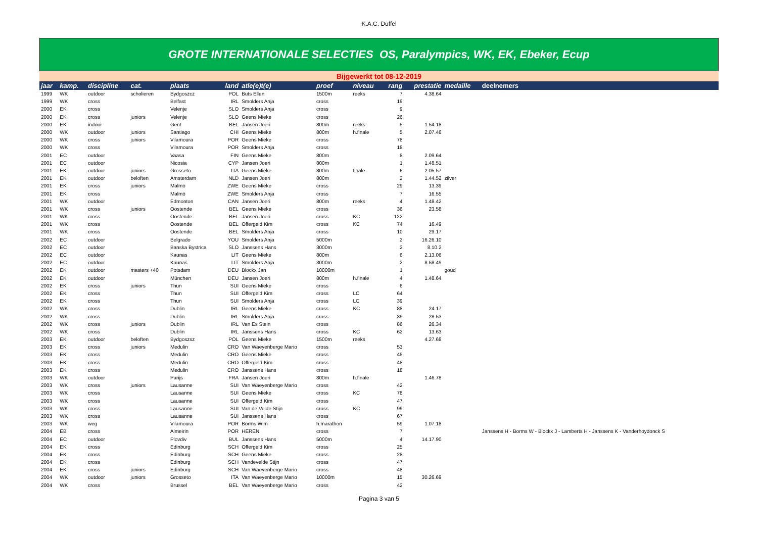K.A.C. Duffel
GROTE INTERNATIONALE SELECTIES OS, Paralympics, WK, EK, Ebeker, Ecup
Bijgewerkt tot 08-12-2019
| jaar | kamp. | discipline | cat. | plaats | land | atle(e)t(e) | proef | niveau | rang | prestatie | medaille | deelnemers |
| --- | --- | --- | --- | --- | --- | --- | --- | --- | --- | --- | --- | --- |
| 1999 | WK | outdoor | scholieren | Bydgoszcz | POL | Buts Ellen | 1500m | reeks | 7 | 4.38.64 | | |
| 1999 | WK | cross | | Belfast | IRL | Smolders Anja | cross | | 19 | | | |
| 2000 | EK | cross | | Velenje | SLO | Smolders Anja | cross | | 9 | | | |
| 2000 | EK | cross | juniors | Velenje | SLO | Geens Mieke | cross | | 26 | | | |
| 2000 | EK | indoor | | Gent | BEL | Jansen Joeri | 800m | reeks | 5 | 1.54.18 | | |
| 2000 | WK | outdoor | juniors | Santiago | CHI | Geens Mieke | 800m | h.finale | 5 | 2.07.46 | | |
| 2000 | WK | cross | juniors | Vilamoura | POR | Geens Mieke | cross | | 78 | | | |
| 2000 | WK | cross | | Vilamoura | POR | Smolders Anja | cross | | 18 | | | |
| 2001 | EC | outdoor | | Vaasa | FIN | Geens Mieke | 800m | | 8 | 2.09.64 | | |
| 2001 | EC | outdoor | | Nicosia | CYP | Jansen Joeri | 800m | | 1 | 1.48.51 | | |
| 2001 | EK | outdoor | juniors | Grosseto | ITA | Geens Mieke | 800m | finale | 6 | 2.05.57 | | |
| 2001 | EK | outdoor | beloften | Amsterdam | NLD | Jansen Joeri | 800m | | 2 | 1.44.52 | zilver | |
| 2001 | EK | cross | juniors | Malmö | ZWE | Geens Mieke | cross | | 29 | 13.39 | | |
| 2001 | EK | cross | | Malmö | ZWE | Smolders Anja | cross | | 7 | 16.55 | | |
| 2001 | WK | outdoor | | Edmonton | CAN | Jansen Joeri | 800m | reeks | 4 | 1.48.42 | | |
| 2001 | WK | cross | juniors | Oostende | BEL | Geens Mieke | cross | | 36 | 23.58 | | |
| 2001 | WK | cross | | Oostende | BEL | Jansen Joeri | cross | KC | 122 | | | |
| 2001 | WK | cross | | Oostende | BEL | Offergeld Kim | cross | KC | 74 | 16.49 | | |
| 2001 | WK | cross | | Oostende | BEL | Smolders Anja | cross | | 10 | 29.17 | | |
| 2002 | EC | outdoor | | Belgrado | YOU | Smolders Anja | 5000m | | 2 | 16.26.10 | | |
| 2002 | EC | outdoor | | Banska Bystrica | SLO | Janssens Hans | 3000m | | 2 | 8.10.2 | | |
| 2002 | EC | outdoor | | Kaunas | LIT | Geens Mieke | 800m | | 6 | 2.13.06 | | |
| 2002 | EC | outdoor | | Kaunas | LIT | Smolders Anja | 3000m | | 2 | 8.58.49 | | |
| 2002 | EK | outdoor | masters +40 | Potsdam | DEU | Blockx Jan | 10000m | | 1 | | goud | |
| 2002 | EK | outdoor | | München | DEU | Jansen Joeri | 800m | h.finale | 4 | 1.48.64 | | |
| 2002 | EK | cross | juniors | Thun | SUI | Geens Mieke | cross | | 6 | | | |
| 2002 | EK | cross | | Thun | SUI | Offergeld Kim | cross | LC | 64 | | | |
| 2002 | EK | cross | | Thun | SUI | Smolders Anja | cross | LC | 39 | | | |
| 2002 | WK | cross | | Dublin | IRL | Geens Mieke | cross | KC | 88 | 24.17 | | |
| 2002 | WK | cross | | Dublin | IRL | Smolders Anja | cross | | 39 | 28.53 | | |
| 2002 | WK | cross | juniors | Dublin | IRL | Van Es Stein | cross | | 86 | 26.34 | | |
| 2002 | WK | cross | | Dublin | IRL | Janssens Hans | cross | KC | 62 | 13.63 | | |
| 2003 | EK | outdoor | beloften | Bydgoszsz | POL | Geens Mieke | 1500m | reeks | | 4.27.68 | | |
| 2003 | EK | cross | juniors | Medulin | CRO | Van Waeyenberge Mario | cross | | 53 | | | |
| 2003 | EK | cross | | Medulin | CRO | Geens Mieke | cross | | 45 | | | |
| 2003 | EK | cross | | Medulin | CRO | Offergeld Kim | cross | | 48 | | | |
| 2003 | EK | cross | | Medulin | CRO | Janssens Hans | cross | | 18 | | | |
| 2003 | WK | outdoor | | Parijs | FRA | Jansen Joeri | 800m | h.finale | | 1.46.78 | | |
| 2003 | WK | cross | juniors | Lausanne | SUI | Van Waeyenberge Mario | cross | | 42 | | | |
| 2003 | WK | cross | | Lausanne | SUI | Geens Mieke | cross | KC | 78 | | | |
| 2003 | WK | cross | | Lausanne | SUI | Offergeld Kim | cross | | 47 | | | |
| 2003 | WK | cross | | Lausanne | SUI | Van de Velde Stijn | cross | KC | 99 | | | |
| 2003 | WK | cross | | Lausanne | SUI | Janssens Hans | cross | | 67 | | | |
| 2003 | WK | weg | | Vilamoura | POR | Borms Wim | h.marathon | | 59 | 1.07.18 | | |
| 2004 | EB | cross | | Almeirin | POR | HEREN | cross | | 7 | | | Janssens H - Borms W - Blockx J - Lamberts H - Janssens K - Vanderhoydonck S |
| 2004 | EC | outdoor | | Plovdiv | BUL | Janssens Hans | 5000m | | 4 | 14.17.90 | | |
| 2004 | EK | cross | | Edinburg | SCH | Offergeld Kim | cross | | 25 | | | |
| 2004 | EK | cross | | Edinburg | SCH | Geens Mieke | cross | | 28 | | | |
| 2004 | EK | cross | | Edinburg | SCH | Vandevelde Stijn | cross | | 47 | | | |
| 2004 | EK | cross | juniors | Edinburg | SCH | Van Waeyenberge Mario | cross | | 48 | | | |
| 2004 | WK | outdoor | juniors | Grosseto | ITA | Van Waeyenberge Mario | 10000m | | 15 | 30.26.69 | | |
| 2004 | WK | cross | | Brussel | BEL | Van Waeyenberge Mario | cross | | 42 | | | |
Pagina 3 van 5